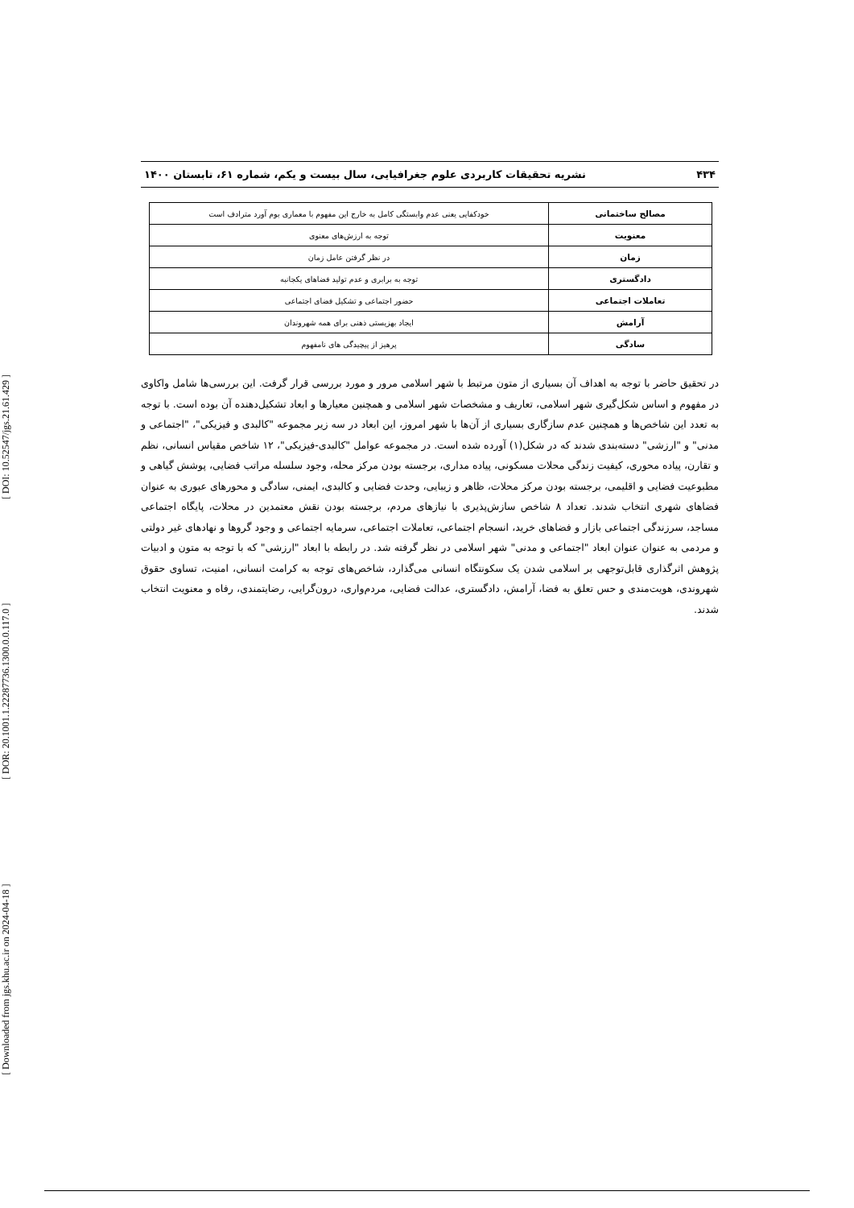[ Downloaded from jgs.khu.ac.ir on 2024-04-18 ] [ DOR: 20.1001.1.22287736.1300.0.0.117.0 ] [ DOI: 10.52547/jgs.21.61.429 ]
۴۳۴ نشریه تحقیقات کاربردی علوم جغرافیایی، سال بیست و یکم، شماره ۶۱، تابستان ۱۴۰۰
| مصالح ساختمانی | خودکفایی یعنی عدم وابستگی کامل به خارج این مفهوم با معماری بوم آورد مترادف است |
| معنویت | توجه به ارزش‌های معنوی |
| زمان | در نظر گرفتن عامل زمان |
| دادگستری | توجه به برابری و عدم تولید فضاهای یکجانبه |
| تعاملات اجتماعی | حضور اجتماعی و تشکیل فضای اجتماعی |
| آرامش | ایجاد بهزیستی ذهنی برای همه شهروندان |
| سادگی | پرهیز از پیچیدگی های نامفهوم |
در تحقیق حاضر با توجه به اهداف آن بسیاری از متون مرتبط با شهر اسلامی مرور و مورد بررسی قرار گرفت. این بررسی‌ها شامل واکاوی در مفهوم و اساس شکل‌گیری شهر اسلامی، تعاریف و مشخصات شهر اسلامی و همچنین معیارها و ابعاد تشکیل‌دهنده آن بوده است. با توجه به تعدد این شاخص‌ها و همچنین عدم سازگاری بسیاری از آن‌ها با شهر امروز، این ابعاد در سه زیر مجموعه "کالبدی و فیزیکی"، "اجتماعی و مدنی" و "ارزشی" دسته‌بندی شدند که در شکل(۱) آورده شده است. در مجموعه عوامل "کالبدی-فیزیکی"، ۱۲ شاخص مقیاس انسانی، نظم و تقارن، پیاده محوری، کیفیت زندگی محلات مسکونی، پیاده مداری، برجسته بودن مرکز محله، وجود سلسله مراتب فضایی، پوشش گیاهی و مطبوعیت فضایی و اقلیمی، برجسته بودن مرکز محلات، ظاهر و زیبایی، وحدت فضایی و کالبدی، ایمنی، سادگی و محورهای عبوری به عنوان فضاهای شهری انتخاب شدند. تعداد ۸ شاخص سازش‌پذیری با نیازهای مردم، برجسته بودن نقش معتمدین در محلات، پایگاه اجتماعی مساجد، سرزندگی اجتماعی بازار و فضاهای خرید، انسجام اجتماعی، تعاملات اجتماعی، سرمایه اجتماعی و وجود گروها و نهادهای غیر دولتی و مردمی به عنوان عنوان ابعاد "اجتماعی و مدنی" شهر اسلامی در نظر گرفته شد. در رابطه با ابعاد "ارزشی" که با توجه به متون و ادبیات پژوهش اثرگذاری قابل‌توجهی بر اسلامی شدن یک سکونتگاه انسانی می‌گذارد، شاخص‌های توجه به کرامت انسانی، امنیت، تساوی حقوق شهروندی، هویت‌مندی و حس تعلق به فضا، آرامش، دادگستری، عدالت فضایی، مردم‌واری، درون‌گرایی، رضایتمندی، رفاه و معنویت انتخاب شدند.